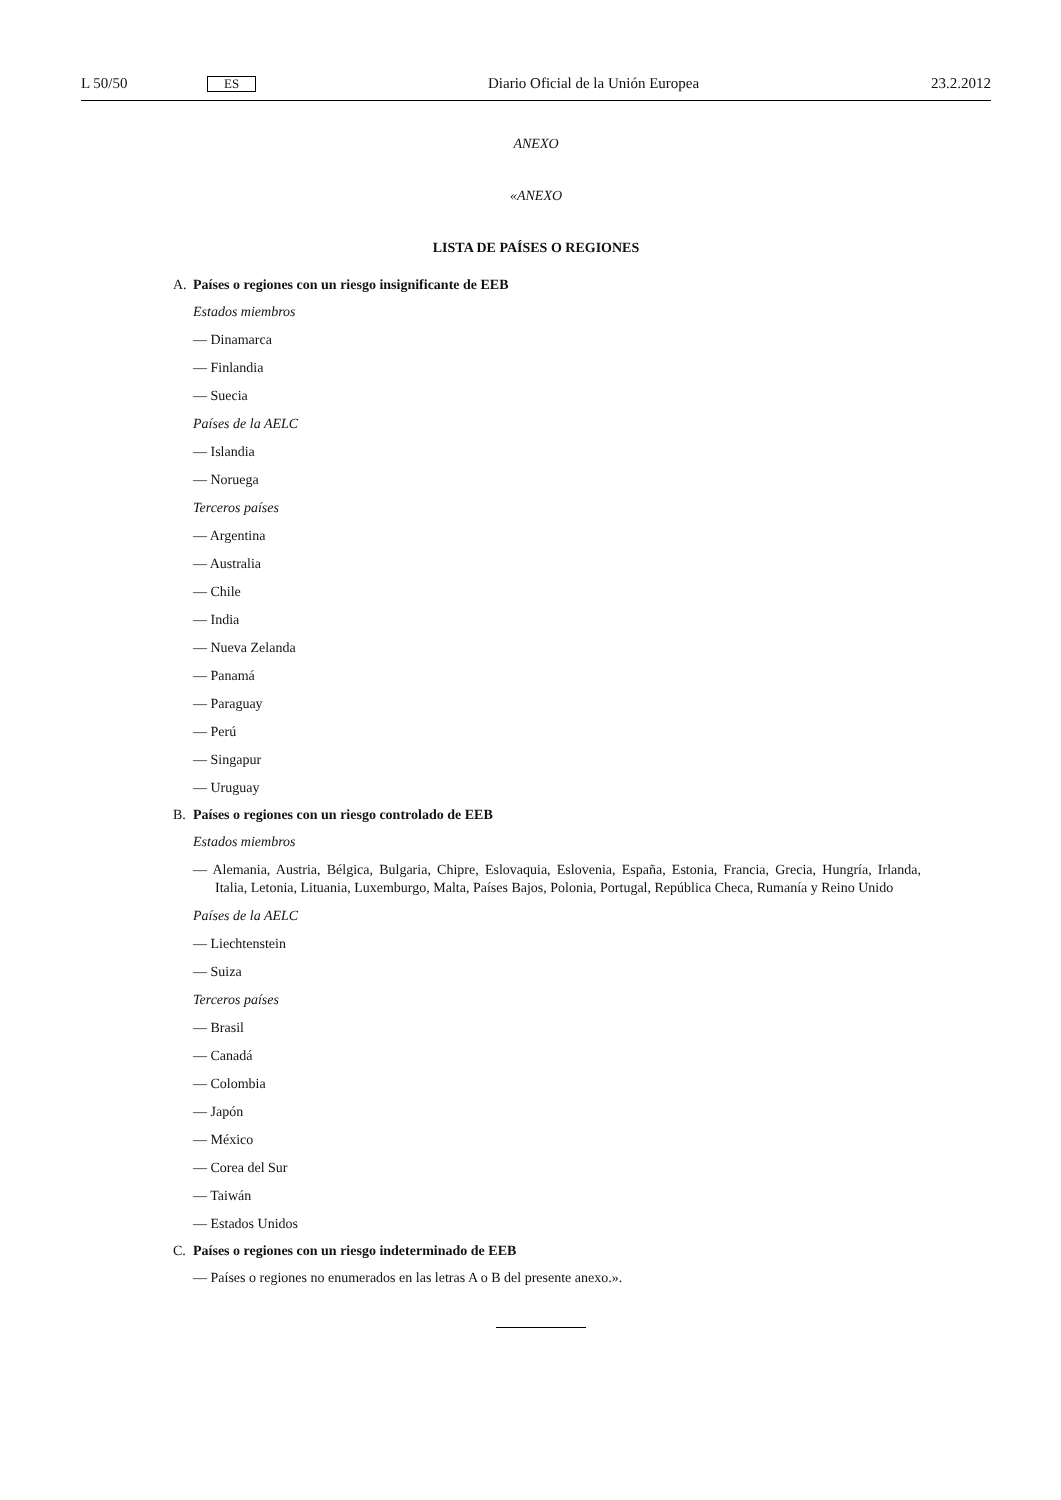L 50/50 ES Diario Oficial de la Unión Europea 23.2.2012
ANEXO
«ANEXO
LISTA DE PAÍSES O REGIONES
A. Países o regiones con un riesgo insignificante de EEB
Estados miembros
— Dinamarca
— Finlandia
— Suecia
Países de la AELC
— Islandia
— Noruega
Terceros países
— Argentina
— Australia
— Chile
— India
— Nueva Zelanda
— Panamá
— Paraguay
— Perú
— Singapur
— Uruguay
B. Países o regiones con un riesgo controlado de EEB
Estados miembros
— Alemania, Austria, Bélgica, Bulgaria, Chipre, Eslovaquia, Eslovenia, España, Estonia, Francia, Grecia, Hungría, Irlanda, Italia, Letonia, Lituania, Luxemburgo, Malta, Países Bajos, Polonia, Portugal, República Checa, Rumanía y Reino Unido
Países de la AELC
— Liechtenstein
— Suiza
Terceros países
— Brasil
— Canadá
— Colombia
— Japón
— México
— Corea del Sur
— Taiwán
— Estados Unidos
C. Países o regiones con un riesgo indeterminado de EEB
— Países o regiones no enumerados en las letras A o B del presente anexo.».